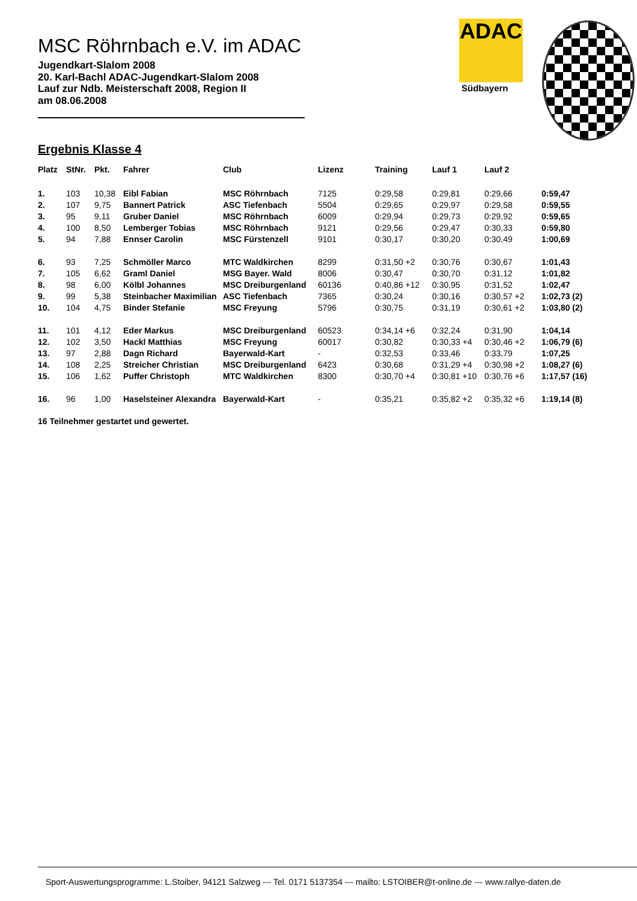ADAC
Südbayern
MSC Röhrnbach e.V. im ADAC
Jugendkart-Slalom 2008
20. Karl-Bachl ADAC-Jugendkart-Slalom 2008
Lauf zur Ndb. Meisterschaft 2008, Region II
am 08.06.2008
Ergebnis Klasse 4
| Platz | StNr. | Pkt. | Fahrer | Club | Lizenz | Training | Lauf 1 | Lauf 2 | |
| --- | --- | --- | --- | --- | --- | --- | --- | --- | --- |
| 1. | 103 | 10,38 | Eibl Fabian | MSC Röhrnbach | 7125 | 0:29,58 | 0:29,81 | 0:29,66 | 0:59,47 |
| 2. | 107 | 9,75 | Bannert Patrick | ASC Tiefenbach | 5504 | 0:29,65 | 0:29,97 | 0:29,58 | 0:59,55 |
| 3. | 95 | 9,11 | Gruber Daniel | MSC Röhrnbach | 6009 | 0:29,94 | 0:29,73 | 0:29,92 | 0:59,65 |
| 4. | 100 | 8,50 | Lemberger Tobias | MSC Röhrnbach | 9121 | 0:29,56 | 0:29,47 | 0:30,33 | 0:59,80 |
| 5. | 94 | 7,88 | Ennser Carolin | MSC Fürstenzell | 9101 | 0:30,17 | 0:30,20 | 0:30,49 | 1:00,69 |
| 6. | 93 | 7,25 | Schmöller Marco | MTC Waldkirchen | 8299 | 0:31,50 +2 | 0:30,76 | 0:30,67 | 1:01,43 |
| 7. | 105 | 6,62 | Graml Daniel | MSG Bayer. Wald | 8006 | 0:30,47 | 0:30,70 | 0:31,12 | 1:01,82 |
| 8. | 98 | 6,00 | Kölbl Johannes | MSC Dreiburgenland | 60136 | 0:40,86 +12 | 0:30,95 | 0:31,52 | 1:02,47 |
| 9. | 99 | 5,38 | Steinbacher Maximilian | ASC Tiefenbach | 7365 | 0:30,24 | 0:30,16 | 0:30,57 +2 | 1:02,73 (2) |
| 10. | 104 | 4,75 | Binder Stefanie | MSC Freyung | 5796 | 0:30,75 | 0:31,19 | 0:30,61 +2 | 1:03,80 (2) |
| 11. | 101 | 4,12 | Eder Markus | MSC Dreiburgenland | 60523 | 0:34,14 +6 | 0:32,24 | 0:31,90 | 1:04,14 |
| 12. | 102 | 3,50 | Hackl Matthias | MSC Freyung | 60017 | 0:30,82 | 0:30,33 +4 | 0:30,46 +2 | 1:06,79 (6) |
| 13. | 97 | 2,88 | Dagn Richard | Bayerwald-Kart | - | 0:32,53 | 0:33,46 | 0:33,79 | 1:07,25 |
| 14. | 108 | 2,25 | Streicher Christian | MSC Dreiburgenland | 6423 | 0:30,68 | 0:31,29 +4 | 0:30,98 +2 | 1:08,27 (6) |
| 15. | 106 | 1,62 | Puffer Christoph | MTC Waldkirchen | 8300 | 0:30,70 +4 | 0:30,81 +10 | 0:30,76 +6 | 1:17,57 (16) |
| 16. | 96 | 1,00 | Haselsteiner Alexandra | Bayerwald-Kart | - | 0:35,21 | 0:35,82 +2 | 0:35,32 +6 | 1:19,14 (8) |
16 Teilnehmer gestartet und gewertet.
Sport-Auswertungsprogramme: L.Stoiber, 94121 Salzweg --- Tel. 0171 5137354 --- mailto: LSTOIBER@t-online.de --- www.rallye-daten.de